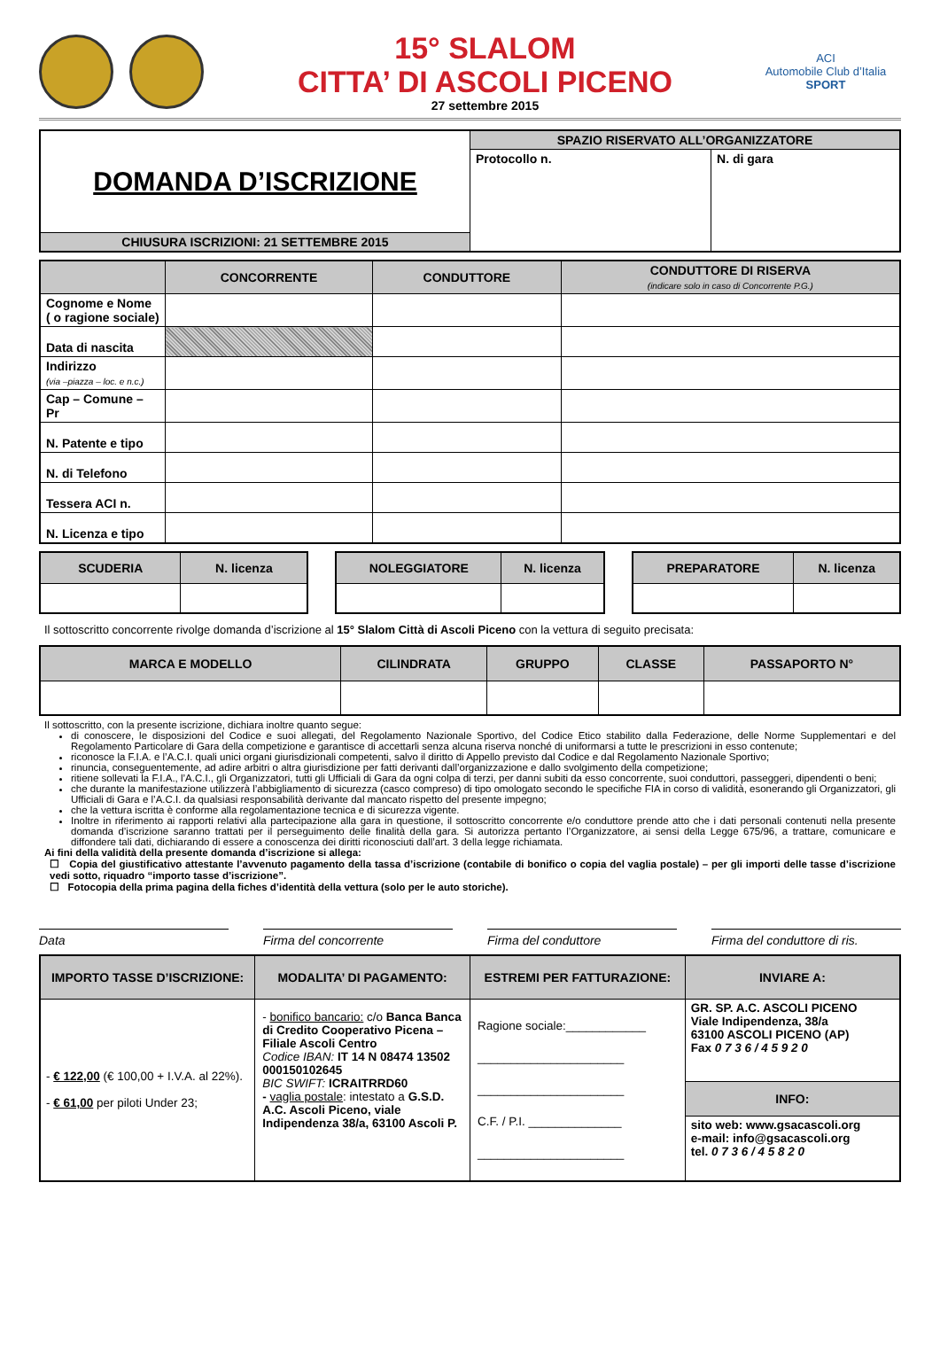15° SLALOM
CITTA’ DI ASCOLI PICENO
27 settembre 2015
ACI
Automobile Club d’Italia
SPORT
| DOMANDA D’ISCRIZIONE | SPAZIO RISERVATO ALL’ORGANIZZATORE | |
| | Protocollo n. | N. di gara |
| CHIUSURA ISCRIZIONI: 21 SETTEMBRE 2015 | | |
| | CONCORRENTE | CONDUTTORE | CONDUTTORE DI RISERVA (indicare solo in caso di Concorrente P.G.) |
| --- | --- | --- | --- |
| Cognome e Nome ( o ragione sociale) | | | |
| Data di nascita | | | |
| Indirizzo (via –piazza – loc. e n.c.) | | | |
| Cap – Comune – Pr | | | |
| N. Patente e tipo | | | |
| N. di Telefono | | | |
| Tessera ACI n. | | | |
| N. Licenza e tipo | | | |
| SCUDERIA | N. licenza |
| --- | --- |
| NOLEGGIATORE | N. licenza |
| --- | --- |
| PREPARATORE | N. licenza |
| --- | --- |
Il sottoscritto concorrente rivolge domanda d’iscrizione al 15° Slalom Città di Ascoli Piceno con la vettura di seguito precisata:
| MARCA E MODELLO | CILINDRATA | GRUPPO | CLASSE | PASSAPORTO N° |
| --- | --- | --- | --- | --- |
Il sottoscritto, con la presente iscrizione, dichiara inoltre quanto segue:
di conoscere, le disposizioni del Codice e suoi allegati, del Regolamento Nazionale Sportivo, del Codice Etico stabilito dalla Federazione, delle Norme Supplementari e del Regolamento Particolare di Gara della competizione e garantisce di accettarli senza alcuna riserva nonché di uniformarsi a tutte le prescrizioni in esso contenute;
riconosce la F.I.A. e l’A.C.I. quali unici organi giurisdizionali competenti, salvo il diritto di Appello previsto dal Codice e dal Regolamento Nazionale Sportivo;
rinuncia, conseguentemente, ad adire arbitri o altra giurisdizione per fatti derivanti dall’organizzazione e dallo svolgimento della competizione;
ritiene sollevati la F.I.A., l’A.C.I., gli Organizzatori, tutti gli Ufficiali di Gara da ogni colpa di terzi, per danni subiti da esso concorrente, suoi conduttori, passeggeri, dipendenti o beni;
che durante la manifestazione utilizzerà l’abbigliamento di sicurezza (casco compreso) di tipo omologato secondo le specifiche FIA in corso di validità, esonerando gli Organizzatori, gli Ufficiali di Gara e l’A.C.I. da qualsiasi responsabilità derivante dal mancato rispetto del presente impegno;
che la vettura iscritta è conforme alla regolamentazione tecnica e di sicurezza vigente.
Inoltre in riferimento ai rapporti relativi alla partecipazione alla gara in questione, il sottoscritto concorrente e/o conduttore prende atto che i dati personali contenuti nella presente domanda d’iscrizione saranno trattati per il perseguimento delle finalità della gara. Si autorizza pertanto l’Organizzatore, ai sensi della Legge 675/96, a trattare, comunicare e diffondere tali dati, dichiarando di essere a conoscenza dei diritti riconosciuti dall’art. 3 della legge richiamata.
Ai fini della validità della presente domanda d’iscrizione si allega:
☐ Copia del giustificativo attestante l’avvenuto pagamento della tassa d’iscrizione (contabile di bonifico o copia del vaglia postale) – per gli importi delle tasse d’iscrizione vedi sotto, riquadro “importo tasse d’iscrizione”.
☐ Fotocopia della prima pagina della fiches d’identità della vettura (solo per le auto storiche).
Data Firma del concorrente Firma del conduttore Firma del conduttore di ris.
| IMPORTO TASSE D’ISCRIZIONE: | MODALITA’ DI PAGAMENTO: | ESTREMI PER FATTURAZIONE: | INVIARE A: |
| --- | --- | --- | --- |
| - € 122,00 (€ 100,00 + I.V.A. al 22%). - € 61,00 per piloti Under 23; | - bonifico bancario: c/o Banca Banca di Credito Cooperativo Picena – Filiale Ascoli Centro Codice IBAN: IT 14 N 08474 13502 000150102645 BIC SWIFT: ICRAITRRD60 - vaglia postale : intestato a G.S.D. A.C. Ascoli Piceno, viale Indipendenza 38/a, 63100 Ascoli P. | Ragione sociale:____________ ______________________ ______________________ C.F. / P.I. ______________ ______________________ | GR. SP. A.C. ASCOLI PICENO Viale Indipendenza, 38/a 63100 ASCOLI PICENO (AP) Fax 0 7 3 6 / 4 5 9 2 0 |
| | | | INFO: |
| | | | sito web: www.gsacascoli.org e-mail: info@gsacascoli.org tel. 0 7 3 6 / 4 5 8 2 0 |